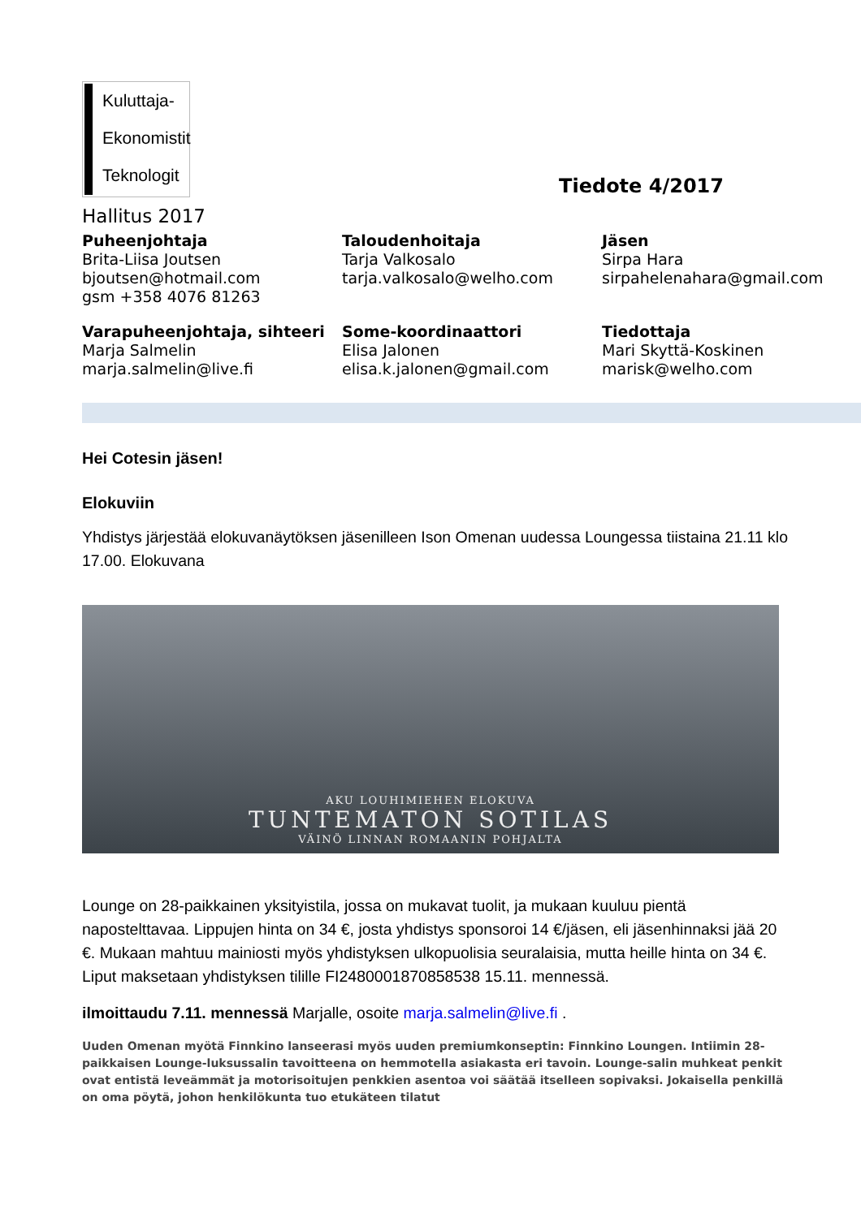Kuluttaja-
Ekonomistit
Teknologit
Tiedote 4/2017
Hallitus 2017
Puheenjohtaja
Brita-Liisa Joutsen
bjoutsen@hotmail.com
gsm +358 4076 81263
Taloudenhoitaja
Tarja Valkosalo
tarja.valkosalo@welho.com
Jäsen
Sirpa Hara
sirpahelenahara@gmail.com
Varapuheenjohtaja, sihteeri
Marja Salmelin
marja.salmelin@live.fi
Some-koordinaattori
Elisa Jalonen
elisa.k.jalonen@gmail.com
Tiedottaja
Mari Skyttä-Koskinen
marisk@welho.com
Hei Cotesin jäsen!
Elokuviin
Yhdistys järjestää elokuvanäytöksen jäsenilleen Ison Omenan uudessa Loungessa tiistaina 21.11 klo 17.00. Elokuvana
AKU LOUHIMIEHEN ELOKUVA
TUNTEMATON SOTILAS
VÄINÖ LINNAN ROMAANIN POHJALTA
Lounge on 28-paikkainen yksityistila, jossa on mukavat tuolit, ja mukaan kuuluu pientä napostelttavaa. Lippujen hinta on 34 €, josta yhdistys sponsoroi 14 €/jäsen, eli jäsenhinnaksi jää 20 €. Mukaan mahtuu mainiosti myös yhdistyksen ulkopuolisia seuralaisia, mutta heille hinta on 34 €. Liput maksetaan yhdistyksen tilille FI2480001870858538 15.11. mennessä.
ilmoittaudu 7.11. mennessä Marjalle, osoite marja.salmelin@live.fi .
Uuden Omenan myötä Finnkino lanseerasi myös uuden premiumkonseptin: Finnkino Loungen. Intiimin 28-paikkaisen Lounge-luksussalin tavoitteena on hemmotella asiakasta eri tavoin. Lounge-salin muhkeat penkit ovat entistä leveämmät ja motorisoitujen penkkien asentoa voi säätää itselleen sopivaksi. Jokaisella penkillä on oma pöytä, johon henkilökunta tuo etukäteen tilatut